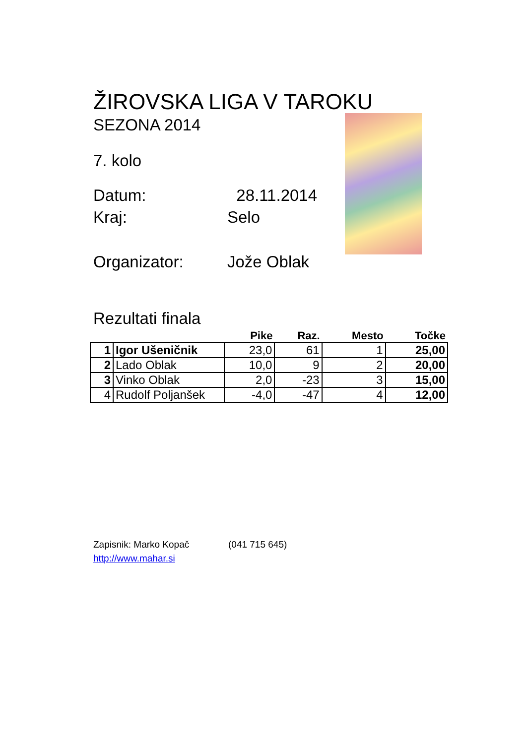ŽIROVSKA LIGA V TAROKU
SEZONA 2014
7. kolo
Datum: 28.11.2014
Kraj: Selo
Organizator: Jože Oblak
Rezultati finala
| | | Pike | Raz. | Mesto | Točke |
| --- | --- | --- | --- | --- | --- |
| 1 | Igor Ušeničnik | 23,0 | 61 | 1 | 25,00 |
| 2 | Lado Oblak | 10,0 | 9 | 2 | 20,00 |
| 3 | Vinko Oblak | 2,0 | -23 | 3 | 15,00 |
| 4 | Rudolf Poljanšek | -4,0 | -47 | 4 | 12,00 |
Zapisnik: Marko Kopač (041 715 645)
http://www.mahar.si